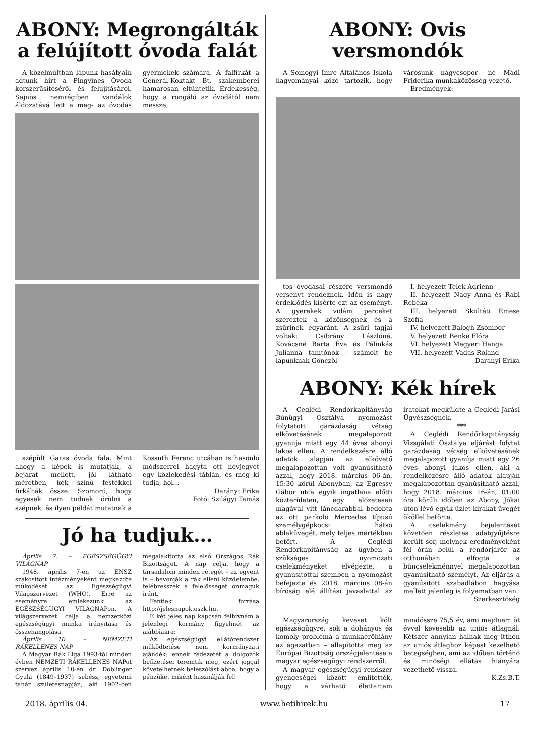ABONY: Megrongálták a felújított óvoda falát
A közelmúltban lapunk hasábjain adtunk hírt a Pingvines Óvoda korszerűsítéséről és felújításáról. Sajnos nemrégiben vandálok áldozatává lett a meg- az óvodás gyermekek számára. A falfirkát a Generál-Koktakt Bt. szakemberei hamarosan eltüntetik. Érdekesség, hogy a rongáló az óvodától nem messze,
szépült Garas óvoda fala. Mint ahogy a képek is mutatják, a bejárat mellett, jól látható méretben, kék színű festékkel firkálták össze. Szomorú, hogy egyesek nem tudnak örülni a szépnek, és ilyen példát mutatnak a Kossuth Ferenc utcában is hasonló módszerrel hagyta ott névjegyét egy közlekedési táblán, és még ki tudja, hol...
Darányi Erika
Fotó: Szilágyi Tamás
Jó ha tudjuk…
Április 7. – EGÉSZSÉGÜGYI VILÁGNAP
1948. április 7-én az ENSZ szakosított intézményeként megkezdte működését az Egészségügyi Világszervezet (WHO). Erre az eseményre emlékezünk az EGÉSZSÉGÜGYI VILÁGNAPon. A világszervezet célja a nemzetközi egészségügyi munka irányítása és összehangolása.
Április 10. – NEMZETI RÁKELLENES NAP
A Magyar Rák Liga 1993-tól minden évben NEMZETI RÁKELLENES NAPot szervez április 10-én dr. Doblinger Gyula (1849–1937) sebész, egyetemi tanár születésnapján, aki 1902-ben megalakította az első Országos Rák Bizottságot. A nap célja, hogy a társadalom minden rétegét – az egyént is – bevonják a rák elleni küzdelembe, felébresszék a felelősséget önmaguk iránt.
Fentiek forrása http://jelesnapok.oszk.hu.
E két jeles nap kapcsán felhívnám a jelenlegi kormány figyelmét az alábbiakra:
Az egészségügyi ellátórendszer működtetése nem kormányzati ajándék: ennek fedezetét a dolgozók befizetései teremtik meg, ezért joggal követelhetnek beleszólást abba, hogy a pénzüket miként használják fel!
ABONY: Ovis versmondók
A Somogyi Imre Általános Iskola hagyományai közé tartozik, hogy városunk nagycsopor- né Mádi Friderika munkaközösség-vezető.
Eredmények:
tos óvodásai részére versmondó versenyt rendeznek. Idén is nagy érdeklődés kísérte ezt az eseményt. A gyerekek vidám perceket szereztek a közönségnek és a zsűrinek egyaránt. A zsűri tagjai voltak: Csibrány Lászlóné, Kovácsné Barta Éva és Pálinkás Julianna tanítónők - számolt be lapunknak Gönczöl-
I. helyezett Telek Adrienn
II. helyezett Nagy Anna és Rabi Rebeka
III. helyezett Skultéti Emese Szófia
IV. helyezett Balogh Zsombor
V. helyezett Benke Flóra
VI. helyezett Megyeri Hanga
VII. helyezett Vadas Roland
Darányi Erika
ABONY: Kék hírek
A Ceglédi Rendőrkapitányság Bűnügyi Osztálya nyomozást folytatott garázdaság vétség elkövetésének megalapozott gyanúja miatt egy 44 éves abonyi lakos ellen. A rendelkezésre álló adatok alapján az elkövető megalapozottan volt gyanúsítható azzal, hogy 2018. március 06-án, 15:30 körül Abonyban, az Egressy Gábor utca egyik ingatlana előtti közterületen, egy előzetesen magával vitt láncdarabbal bedobta az ott parkoló Mercedes típusú személygépkocsi hátsó ablaküvegét, mely teljes mértékben betört. A Ceglédi Rendőrkapitányság az ügyben a szükséges nyomozati cselekményeket elvégezte, a gyanúsítottal szemben a nyomozást befejezte és 2018. március 08-án bíróság elé állítási javaslattal az iratokat megküldte a Ceglédi Járási Ügyészségnek.
***
A Ceglédi Rendőrkapitányság Vizsgálati Osztálya eljárást folytat garázdaság vétség elkövetésének megalapozott gyanúja miatt egy 26 éves abonyi lakos ellen, aki a rendelkezésre álló adatok alapján megalapozottan gyanúsítható azzal, hogy 2018. március 16-án, 01:00 óra körüli időben az Abony, Jókai úton lévő egyik üzlet kirakat üvegét ököllel betörte.
A cselekmény bejelentését követően részletes adatgyűjtésre került sor, melynek eredményeként fél órán belül a rendőrjárőr az otthonában elfogta a bűncselekménnyel megalapozottan gyanúsítható személyt. Az eljárás a gyanúsított szabadlábon hagyása mellett jelenleg is folyamatban van.
Szerkesztőség
Magyarország keveset költ egészségügyre, sok a dohányos és komoly probléma a munkaerőhiány az ágazatban – állapította meg az Európai Bizottság országjelentése a magyar egészségügyi rendszerről.
A magyar egészségügyi rendszer gyengeségei között említették, hogy a várható élettartam mindössze 75,5 év, ami majdnem öt évvel kevesebb az uniós átlagnál. Kétszer annyian halnak meg itthon az uniós átlaghoz képest kezelhető betegségben, ami az időben történő és minőségi ellátás hiányára vezethető vissza.
K.Zs.B.T.
2018. április 04. www.hetihirek.hu 17